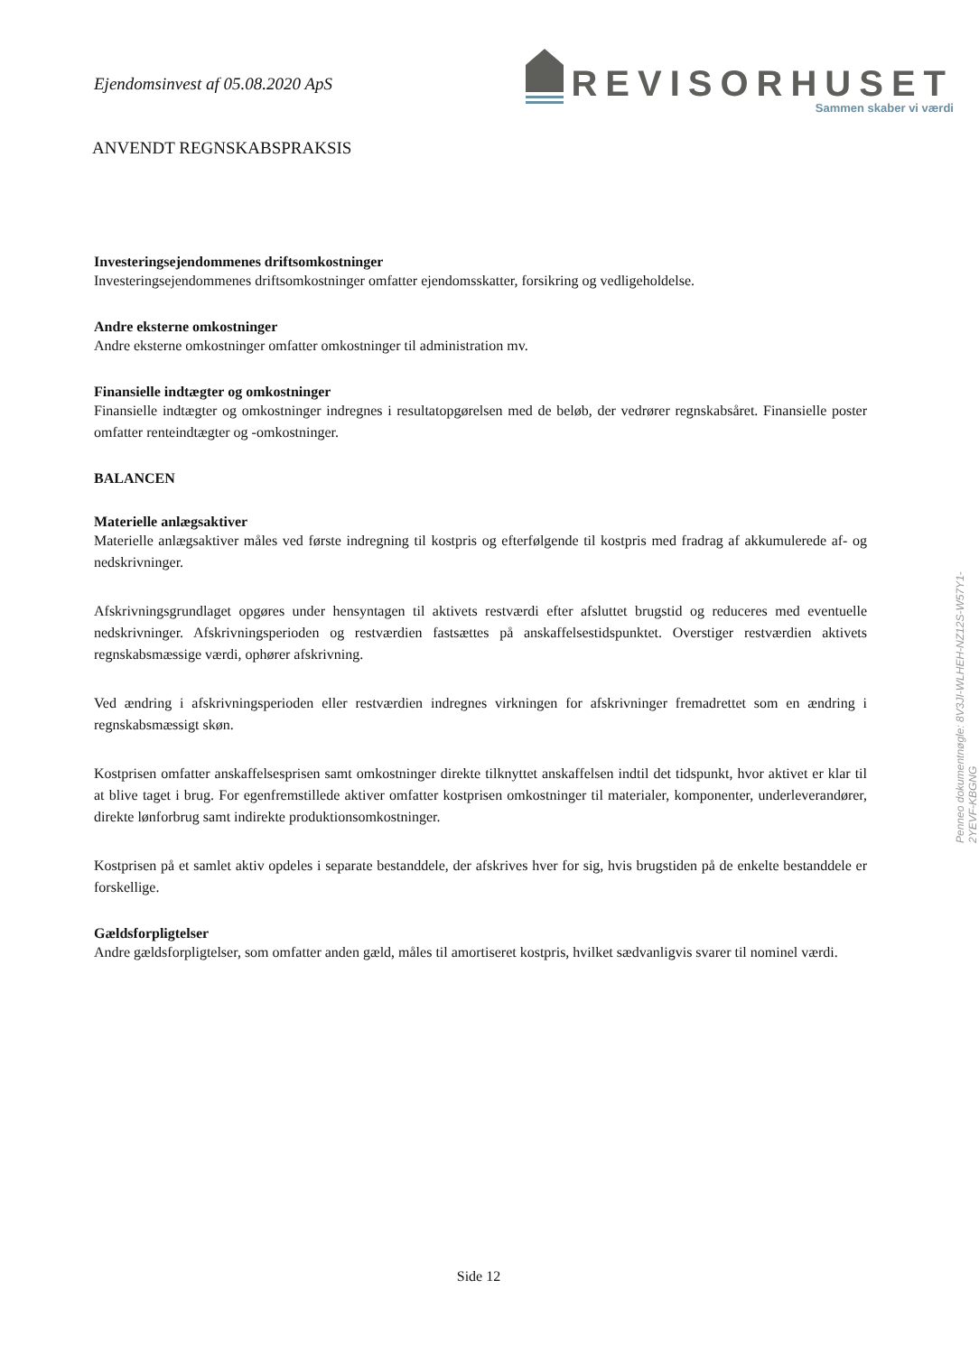Ejendomsinvest af 05.08.2020 ApS
REVISORHUSET
Sammen skaber vi værdi
ANVENDT REGNSKABSPRAKSIS
Investeringsejendommenes driftsomkostninger
Investeringsejendommenes driftsomkostninger omfatter ejendomsskatter, forsikring og vedligeholdelse.
Andre eksterne omkostninger
Andre eksterne omkostninger omfatter omkostninger til administration mv.
Finansielle indtægter og omkostninger
Finansielle indtægter og omkostninger indregnes i resultatopgørelsen med de beløb, der vedrører regnskabsåret. Finansielle poster omfatter renteindtægter og -omkostninger.
BALANCEN
Materielle anlægsaktiver
Materielle anlægsaktiver måles ved første indregning til kostpris og efterfølgende til kostpris med fradrag af akkumulerede af- og nedskrivninger.
Afskrivningsgrundlaget opgøres under hensyntagen til aktivets restværdi efter afsluttet brugstid og reduceres med eventuelle nedskrivninger. Afskrivningsperioden og restværdien fastsættes på anskaffelsestidspunktet. Overstiger restværdien aktivets regnskabsmæssige værdi, ophører afskrivning.
Ved ændring i afskrivningsperioden eller restværdien indregnes virkningen for afskrivninger fremadrettet som en ændring i regnskabsmæssigt skøn.
Kostprisen omfatter anskaffelsesprisen samt omkostninger direkte tilknyttet anskaffelsen indtil det tidspunkt, hvor aktivet er klar til at blive taget i brug. For egenfremstillede aktiver omfatter kostprisen omkostninger til materialer, komponenter, underleverandører, direkte lønforbrug samt indirekte produktionsomkostninger.
Kostprisen på et samlet aktiv opdeles i separate bestanddele, der afskrives hver for sig, hvis brugstiden på de enkelte bestanddele er forskellige.
Gældsforpligtelser
Andre gældsforpligtelser, som omfatter anden gæld, måles til amortiseret kostpris, hvilket sædvanligvis svarer til nominel værdi.
Penneo dokumentnøgle: 8V3JI-WLHEH-NZ12S-W57Y1-2YEVF-KBGNG
Side 12